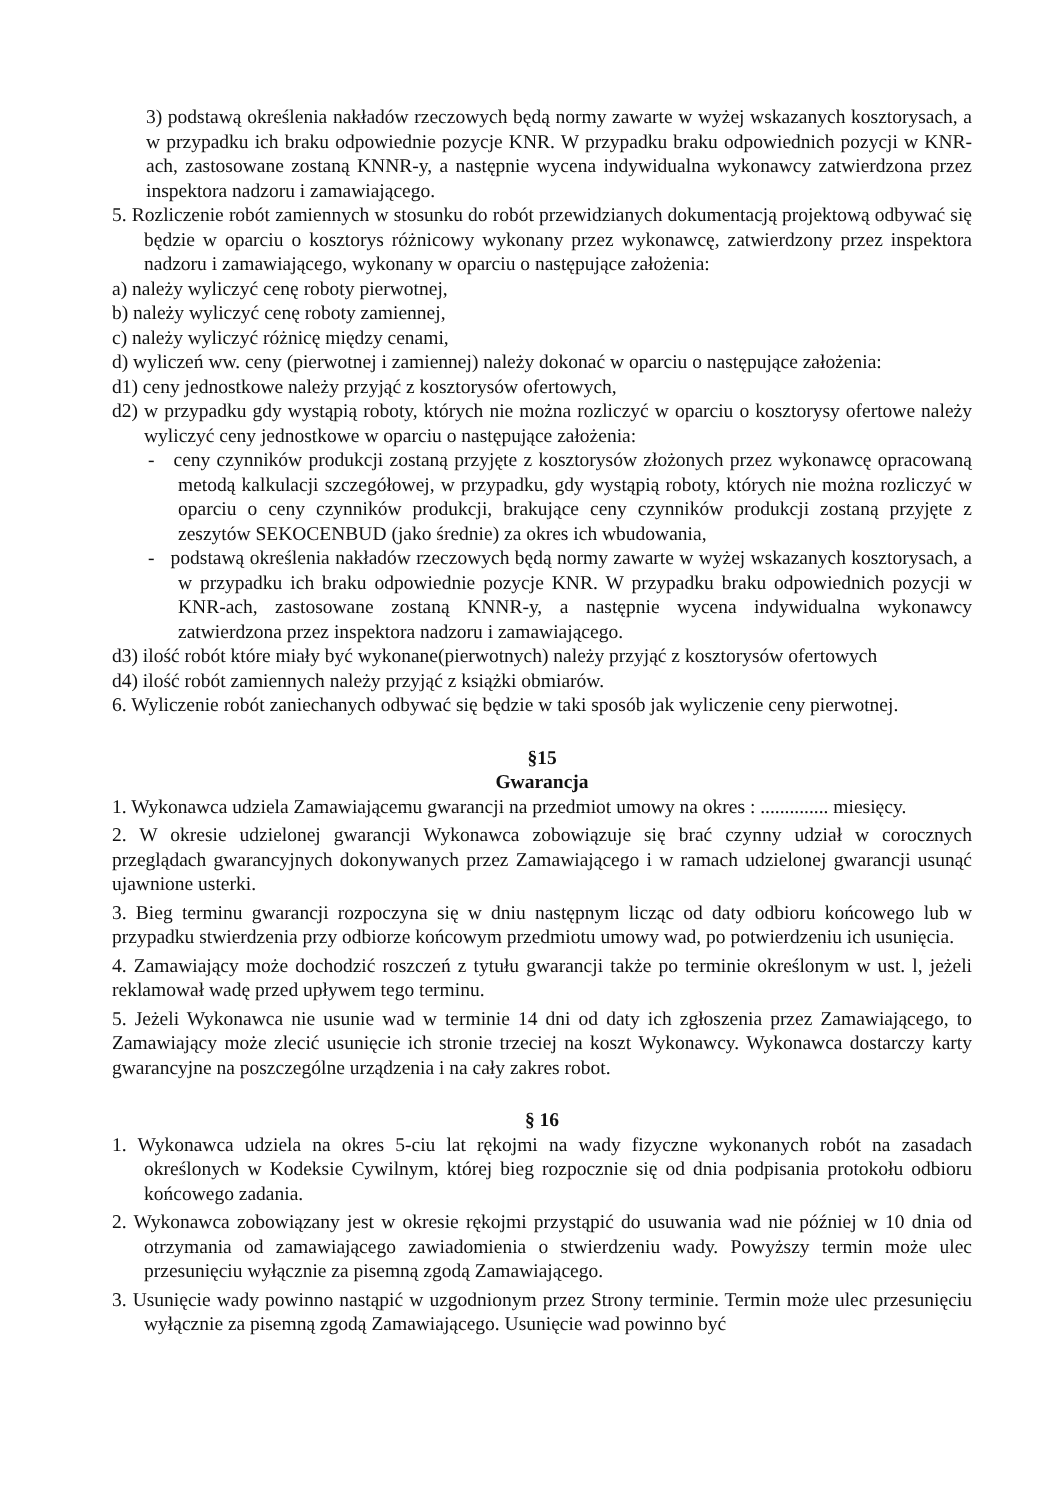3) podstawą określenia nakładów rzeczowych będą normy zawarte w wyżej wskazanych kosztorysach, a w przypadku ich braku odpowiednie pozycje KNR. W przypadku braku odpowiednich pozycji w KNR-ach, zastosowane zostaną KNNR-y, a następnie wycena indywidualna wykonawcy zatwierdzona przez inspektora nadzoru i zamawiającego.
5. Rozliczenie robót zamiennych w stosunku do robót przewidzianych dokumentacją projektową odbywać się będzie w oparciu o kosztorys różnicowy wykonany przez wykonawcę, zatwierdzony przez inspektora nadzoru i zamawiającego, wykonany w oparciu o następujące założenia:
a) należy wyliczyć cenę roboty pierwotnej,
b) należy wyliczyć cenę roboty zamiennej,
c) należy wyliczyć różnicę między cenami,
d) wyliczeń ww. ceny (pierwotnej i zamiennej) należy dokonać w oparciu o następujące założenia:
d1) ceny jednostkowe należy przyjąć z kosztorysów ofertowych,
d2) w przypadku gdy wystąpią roboty, których nie można rozliczyć w oparciu o kosztorysy ofertowe należy wyliczyć ceny jednostkowe w oparciu o następujące założenia:
- ceny czynników produkcji zostaną przyjęte z kosztorysów złożonych przez wykonawcę opracowaną metodą kalkulacji szczegółowej, w przypadku, gdy wystąpią roboty, których nie można rozliczyć w oparciu o ceny czynników produkcji, brakujące ceny czynników produkcji zostaną przyjęte z zeszytów SEKOCENBUD (jako średnie) za okres ich wbudowania,
- podstawą określenia nakładów rzeczowych będą normy zawarte w wyżej wskazanych kosztorysach, a w przypadku ich braku odpowiednie pozycje KNR. W przypadku braku odpowiednich pozycji w KNR-ach, zastosowane zostaną KNNR-y, a następnie wycena indywidualna wykonawcy zatwierdzona przez inspektora nadzoru i zamawiającego.
d3) ilość robót które miały być wykonane(pierwotnych) należy przyjąć z kosztorysów ofertowych
d4) ilość robót zamiennych należy przyjąć z książki obmiarów.
6. Wyliczenie robót zaniechanych odbywać się będzie w taki sposób jak wyliczenie ceny pierwotnej.
§15
Gwarancja
1. Wykonawca udziela Zamawiającemu gwarancji na przedmiot umowy na okres : .............. miesięcy.
2. W okresie udzielonej gwarancji Wykonawca zobowiązuje się brać czynny udział w corocznych przeglądach gwarancyjnych dokonywanych przez Zamawiającego i w ramach udzielonej gwarancji usunąć ujawnione usterki.
3. Bieg terminu gwarancji rozpoczyna się w dniu następnym licząc od daty odbioru końcowego lub w przypadku stwierdzenia przy odbiorze końcowym przedmiotu umowy wad, po potwierdzeniu ich usunięcia.
4. Zamawiający może dochodzić roszczeń z tytułu gwarancji także po terminie określonym w ust. l, jeżeli reklamował wadę przed upływem tego terminu.
5. Jeżeli Wykonawca nie usunie wad w terminie 14 dni od daty ich zgłoszenia przez Zamawiającego, to Zamawiający może zlecić usunięcie ich stronie trzeciej na koszt Wykonawcy. Wykonawca dostarczy karty gwarancyjne na poszczególne urządzenia i na cały zakres robot.
§ 16
1. Wykonawca udziela na okres 5-ciu lat rękojmi na wady fizyczne wykonanych robót na zasadach określonych w Kodeksie Cywilnym, której bieg rozpocznie się od dnia podpisania protokołu odbioru końcowego zadania.
2. Wykonawca zobowiązany jest w okresie rękojmi przystąpić do usuwania wad nie później w 10 dnia od otrzymania od zamawiającego zawiadomienia o stwierdzeniu wady. Powyższy termin może ulec przesunięciu wyłącznie za pisemną zgodą Zamawiającego.
3. Usunięcie wady powinno nastąpić w uzgodnionym przez Strony terminie. Termin może ulec przesunięciu wyłącznie za pisemną zgodą Zamawiającego. Usunięcie wad powinno być